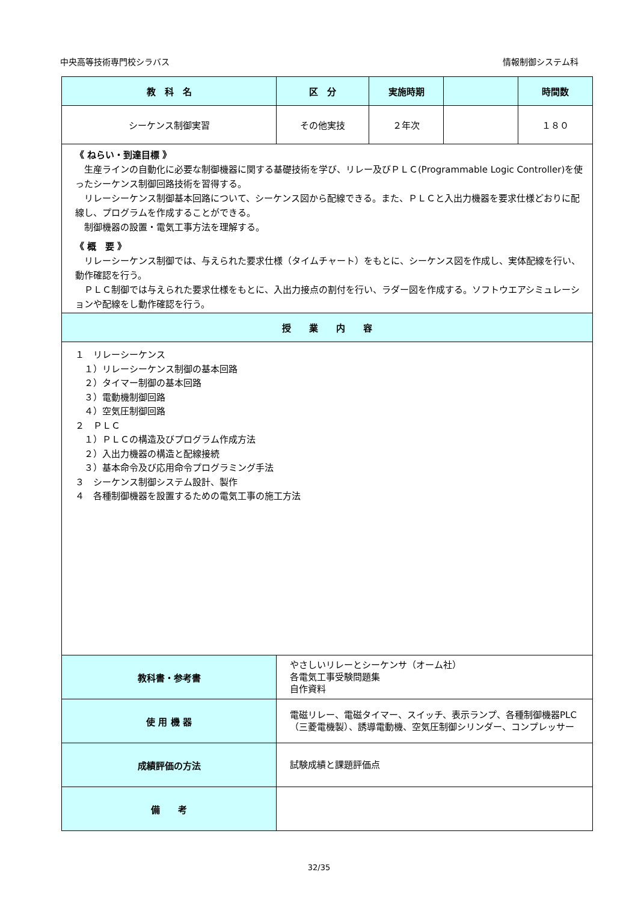中央高等技術専門校シラバス 情報制御システム科
| 教 科 名 | 区 分 | 実施時期 | | 時間数 |
| --- | --- | --- | --- | --- |
| シーケンス制御実習 | その他実技 | ２年次 | | １８０ |
| 《 ねらい・到達目標 》 生産ラインの自動化に必要な制御機器に関する基礎技術を学び、リレー及びＰＬＣ(Programmable Logic Controller)を使ったシーケンス制御回路技術を習得する。 リレーシーケンス制御基本回路について、シーケンス図から配線できる。また、ＰＬＣと入出力機器を要求仕様どおりに配線し、プログラムを作成することができる。 制御機器の設置・電気工事方法を理解する。 《 概 要 》 リレーシーケンス制御では、与えられた要求仕様（タイムチャート）をもとに、シーケンス図を作成し、実体配線を行い、動作確認を行う。 ＰＬＣ制御では与えられた要求仕様をもとに、入出力接点の割付を行い、ラダー図を作成する。ソフトウエアシミュレーションや配線をし動作確認を行う。 | | | | |
| 授 業 内 容 | | | | |
| １ リレーシーケンス １）リレーシーケンス制御の基本回路 ２）タイマー制御の基本回路 ３）電動機制御回路 ４）空気圧制御回路 ２ ＰＬＣ １）ＰＬＣの構造及びプログラム作成方法 ２）入出力機器の構造と配線接続 ３）基本命令及び応用命令プログラミング手法 ３ シーケンス制御システム設計、製作 ４ 各種制御機器を設置するための電気工事の施工方法 | | | | |
| 教科書・参考書 | やさしいリレーとシーケンサ（オーム社） 各電気工事受験問題集 自作資料 | | | |
| 使 用 機 器 | 電磁リレー、電磁タイマー、スイッチ、表示ランプ、各種制御機器PLC（三菱電機製）、誘導電動機、空気圧制御シリンダー、コンプレッサー | | | |
| 成績評価の方法 | 試験成績と課題評価点 | | | |
| 備 考 | | | | |
32/35